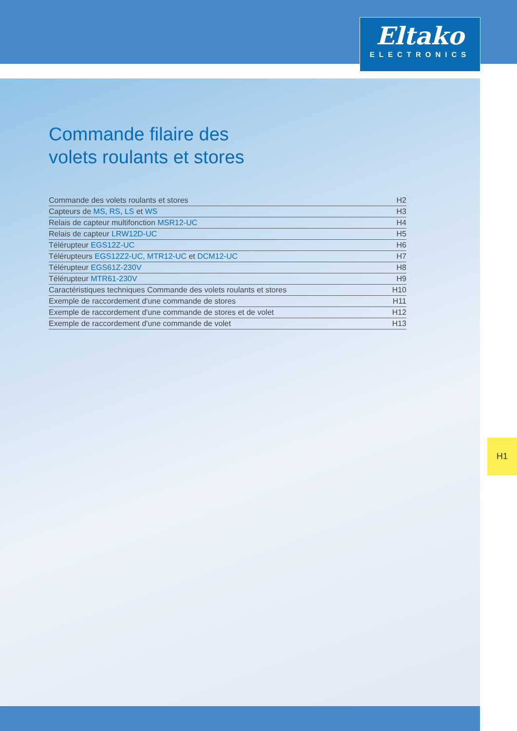Eltako
ELECTRONICS
Commande filaire des
volets roulants et stores
| Commande des volets roulants et stores | H2 |
| Capteurs de MS , RS , LS et WS | H3 |
| Relais de capteur multifonction MSR12-UC | H4 |
| Relais de capteur LRW12D-UC | H5 |
| Télérupteur EGS12Z-UC | H6 |
| Télérupteurs EGS12Z2-UC , MTR12-UC et DCM12-UC | H7 |
| Télérupteur EGS61Z-230V | H8 |
| Télérupteur MTR61-230V | H9 |
| Caractéristiques techniques Commande des volets roulants et stores | H10 |
| Exemple de raccordement d'une commande de stores | H11 |
| Exemple de raccordement d'une commande de stores et de volet | H12 |
| Exemple de raccordement d'une commande de volet | H13 |
H1